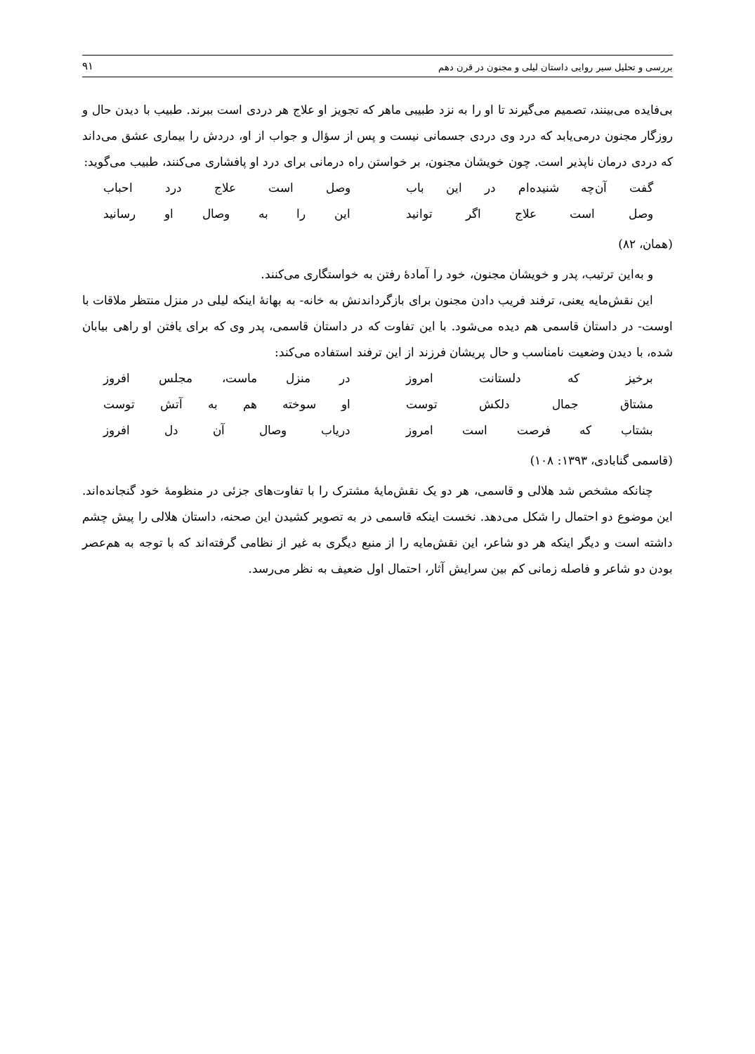بررسی و تحلیل سیر روایی داستان لیلی و مجنون در قرن دهم ۹۱
بی‌فایده می‌بینند، تصمیم می‌گیرند تا او را به نزد طبیبی ماهر که تجویز او علاج هر دردی است ببرند. طبیب با دیدن حال و روزگار مجنون درمی‌یابد که درد وی دردی جسمانی نیست و پس از سؤال و جواب از او، دردش را بیماری عشق می‌داند که دردی درمان ناپذیر است. چون خویشان مجنون، بر خواستن راه درمانی برای درد او پافشاری می‌کنند، طبیب می‌گوید:
گفت آن‌چه شنیده‌ام در این باب وصل است علاج درد احباب
وصل است علاج اگر توانید این را به وصال او رسانید
(همان، ۸۲)
و به‌این ترتیب، پدر و خویشان مجنون، خود را آمادهٔ رفتن به خواستگاری می‌کنند.
این نقش‌مایه یعنی، ترفند فریب دادن مجنون برای بازگرداندنش به خانه- به بهانهٔ اینکه لیلی در منزل منتظر ملاقات با اوست- در داستان قاسمی هم دیده می‌شود. با این تفاوت که در داستان قاسمی، پدر وی که برای یافتن او راهی بیابان شده، با دیدن وضعیت نامناسب و حال پریشان فرزند از این ترفند استفاده می‌کند:
برخیز که دلستانت امروز در منزل ماست، مجلس افروز
مشتاق جمال دلکش توست او سوخته هم به آتش توست
بشتاب که فرصت است امروز دریاب وصال آن دل افروز
(قاسمی گنابادی، ۱۳۹۳: ۱۰۸)
چنانکه مشخص شد هلالی و قاسمی، هر دو یک نقش‌مایهٔ مشترک را با تفاوت‌های جزئی در منظومهٔ خود گنجانده‌اند. این موضوع دو احتمال را شکل می‌دهد. نخست اینکه قاسمی در به تصویر کشیدن این صحنه، داستان هلالی را پیش چشم داشته است و دیگر اینکه هر دو شاعر، این نقش‌مایه را از منبع دیگری به غیر از نظامی گرفته‌اند که با توجه به هم‌عصر بودن دو شاعر و فاصله زمانی کم بین سرایش آثار، احتمال اول ضعیف به نظر می‌رسد.